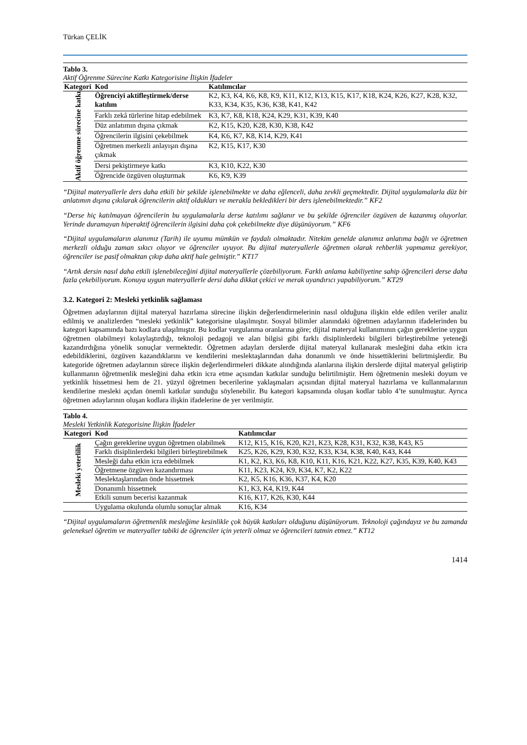Türkan ÇELİK
Tablo 3.
Aktif Öğrenme Sürecine Katkı Kategorisine İlişkin İfadeler
| Kategori | Kod | Katılımcılar |
| --- | --- | --- |
| Aktif öğrenme sürecine katkı | Öğrenciyi aktifleştirmek/derse katılım | K2, K3, K4, K6, K8, K9, K11, K12, K13, K15, K17, K18, K24, K26, K27, K28, K32, K33, K34, K35, K36, K38, K41, K42 |
| | Farklı zekâ türlerine hitap edebilmek | K3, K7, K8, K18, K24, K29, K31, K39, K40 |
| | Düz anlatımın dışına çıkmak | K2, K15, K20, K28, K30, K38, K42 |
| | Öğrencilerin ilgisini çekebilmek | K4, K6, K7, K8, K14, K29, K41 |
| | Öğretmen merkezli anlayışın dışına çıkmak | K2, K15, K17, K30 |
| | Dersi pekiştirmeye katkı | K3, K10, K22, K30 |
| | Öğrencide özgüven oluşturmak | K6, K9, K39 |
“Dijital materyallerle ders daha etkili bir şekilde işlenebilmekte ve daha eğlenceli, daha zevkli geçmektedir. Dijital uygulamalarla düz bir anlatımın dışına çıkılarak öğrencilerin aktif oldukları ve merakla bekledikleri bir ders işlenebilmektedir.” KF2
“Derse hiç katılmayan öğrencilerin bu uygulamalarla derse katılımı sağlanır ve bu şekilde öğrenciler özgüven de kazanmış oluyorlar. Yerinde duramayan hiperaktif öğrencilerin ilgisini daha çok çekebilmekte diye düşünüyorum.” KF6
“Dijital uygulamaların alanımız (Tarih) ile uyumu mümkün ve faydalı olmaktadır. Nitekim genelde alanımız anlatıma bağlı ve öğretmen merkezli olduğu zaman sıkıcı oluyor ve öğrenciler uyuyor. Bu dijital materyallerle öğretmen olarak rehberlik yapmamız gerekiyor, öğrenciler ise pasif olmaktan çıkıp daha aktif hale gelmiştir.” KT17
“Artık dersin nasıl daha etkili işlenebileceğini dijital materyallerle çözebiliyorum. Farklı anlama kabiliyetine sahip öğrencileri derse daha fazla çekebiliyorum. Konuya uygun materyallerle dersi daha dikkat çekici ve merak uyandırıcı yapabiliyorum.” KT29
3.2. Kategori 2: Mesleki yetkinlik sağlaması
Öğretmen adaylarının dijital materyal hazırlama sürecine ilişkin değerlendirmelerinin nasıl olduğuna ilişkin elde edilen veriler analiz edilmiş ve analizlerden “mesleki yetkinlik” kategorisine ulaşılmıştır. Sosyal bilimler alanındaki öğretmen adaylarının ifadelerinden bu kategori kapsamında bazı kodlara ulaşılmıştır. Bu kodlar vurgulanma oranlarına göre; dijital materyal kullanımının çağın gereklerine uygun öğretmen olabilmeyi kolaylaştırdığı, teknoloji pedagoji ve alan bilgisi gibi farklı disiplinlerdeki bilgileri birleştirebilme yeteneği kazandırdığına yönelik sonuçlar vermektedir. Öğretmen adayları derslerde dijital materyal kullanarak mesleğini daha etkin icra edebildiklerini, özgüven kazandıklarını ve kendilerini meslektaşlarından daha donanımlı ve önde hissettiklerini belirtmişlerdir. Bu kategoride öğretmen adaylarının sürece ilişkin değerlendirmeleri dikkate alındığında alanlarına ilişkin derslerde dijital materyal geliştirip kullanmanın öğretmenlik mesleğini daha etkin icra etme açısından katkılar sunduğu belirtilmiştir. Hem öğretmenin mesleki doyum ve yetkinlik hissetmesi hem de 21. yüzyıl öğretmen becerilerine yaklaşmaları açısından dijital materyal hazırlama ve kullanmalarının kendilerine mesleki açıdan önemli katkılar sunduğu söylenebilir. Bu kategori kapsamında oluşan kodlar tablo 4’te sunulmuştur. Ayrıca öğretmen adaylarının oluşan kodlara ilişkin ifadelerine de yer verilmiştir.
Tablo 4.
Mesleki Yetkinlik Kategorisine İlişkin İfadeler
| Kategori | Kod | Katılımcılar |
| --- | --- | --- |
| Mesleki yeterlilik | Çağın gereklerine uygun öğretmen olabilmek | K12, K15, K16, K20, K21, K23, K28, K31, K32, K38, K43, K5 |
| | Farklı disiplinlerdeki bilgileri birleştirebilmek | K25, K26, K29, K30, K32, K33, K34, K38, K40, K43, K44 |
| | Mesleği daha etkin icra edebilmek | K1, K2, K3, K6, K8, K10, K11, K16, K21, K22, K27, K35, K39, K40, K43 |
| | Öğretmene özgüven kazandırması | K11, K23, K24, K9, K34, K7, K2, K22 |
| | Meslektaşlarından önde hissetmek | K2, K5, K16, K36, K37, K4, K20 |
| | Donanımlı hissetmek | K1, K3, K4, K19, K44 |
| | Etkili sunum becerisi kazanmak | K16, K17, K26, K30, K44 |
| | Uygulama okulunda olumlu sonuçlar almak | K16, K34 |
“Dijital uygulamaların öğretmenlik mesleğime kesinlikle çok büyük katkıları olduğunu düşünüyorum. Teknoloji çağındayız ve bu zamanda geleneksel öğretim ve materyaller tabiki de öğrenciler için yeterli olmaz ve öğrencileri tatmin etmez.” KT12
1414